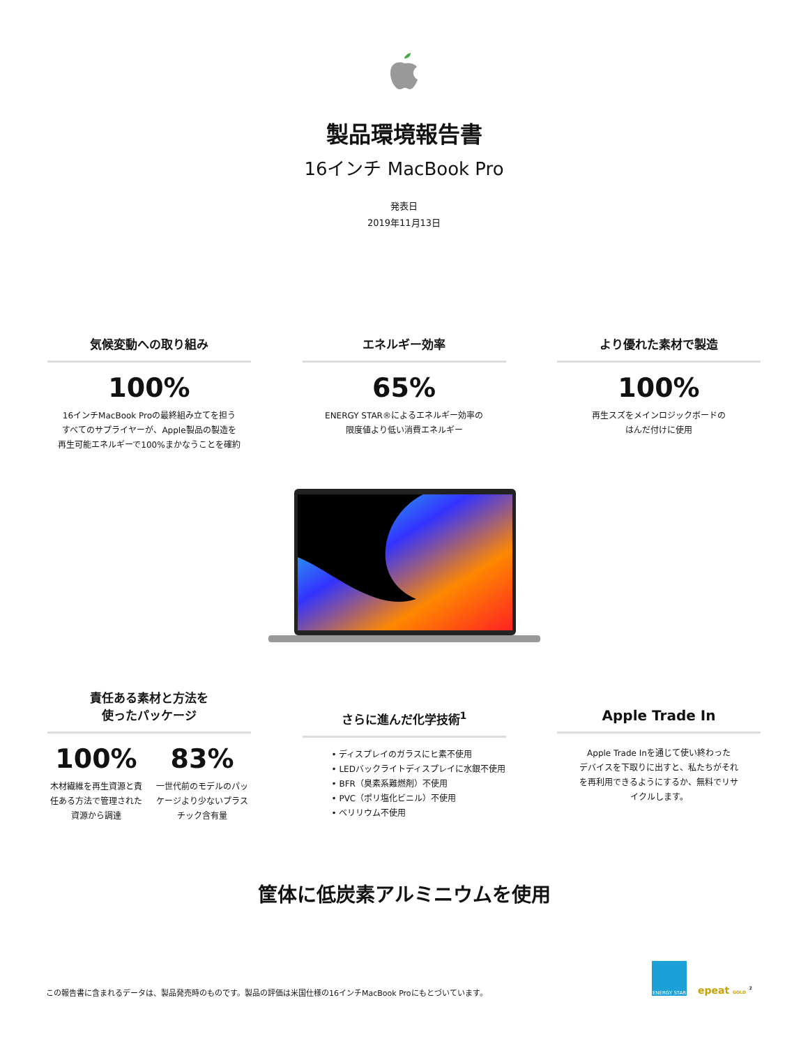製品環境報告書
16インチ MacBook Pro
発表日
2019年11月13日
気候変動への取り組み
100%
16インチMacBook Proの最終組み立てを担う
すべてのサプライヤーが、Apple製品の製造を
再生可能エネルギーで100%まかなうことを確約
エネルギー効率
65%
ENERGY STAR®によるエネルギー効率の
限度値より低い消費エネルギー
より優れた素材で製造
100%
再生スズをメインロジックボードの
はんだ付けに使用
責任ある素材と方法を
使ったパッケージ
100%
木材繊維を再生資源と責任ある方法で管理された資源から調達
83%
一世代前のモデルのパッケージより少ないプラスチック含有量
さらに進んだ化学技術<sup>1</sup>
• ディスプレイのガラスにヒ素不使用
• LEDバックライトディスプレイに水銀不使用
• BFR（臭素系難燃剤）不使用
• PVC（ポリ塩化ビニル）不使用
• ベリリウム不使用
Apple Trade In
Apple Trade Inを通じて使い終わった
デバイスを下取りに出すと、私たちがそれ
を再利用できるようにするか、無料でリサ
イクルします。
筐体に低炭素アルミニウムを使用
この報告書に含まれるデータは、製品発売時のものです。製品の評価は米国仕様の16インチMacBook Proにもとづいています。
ENERGY STAR
epeat GOLD <sup>2</sup>